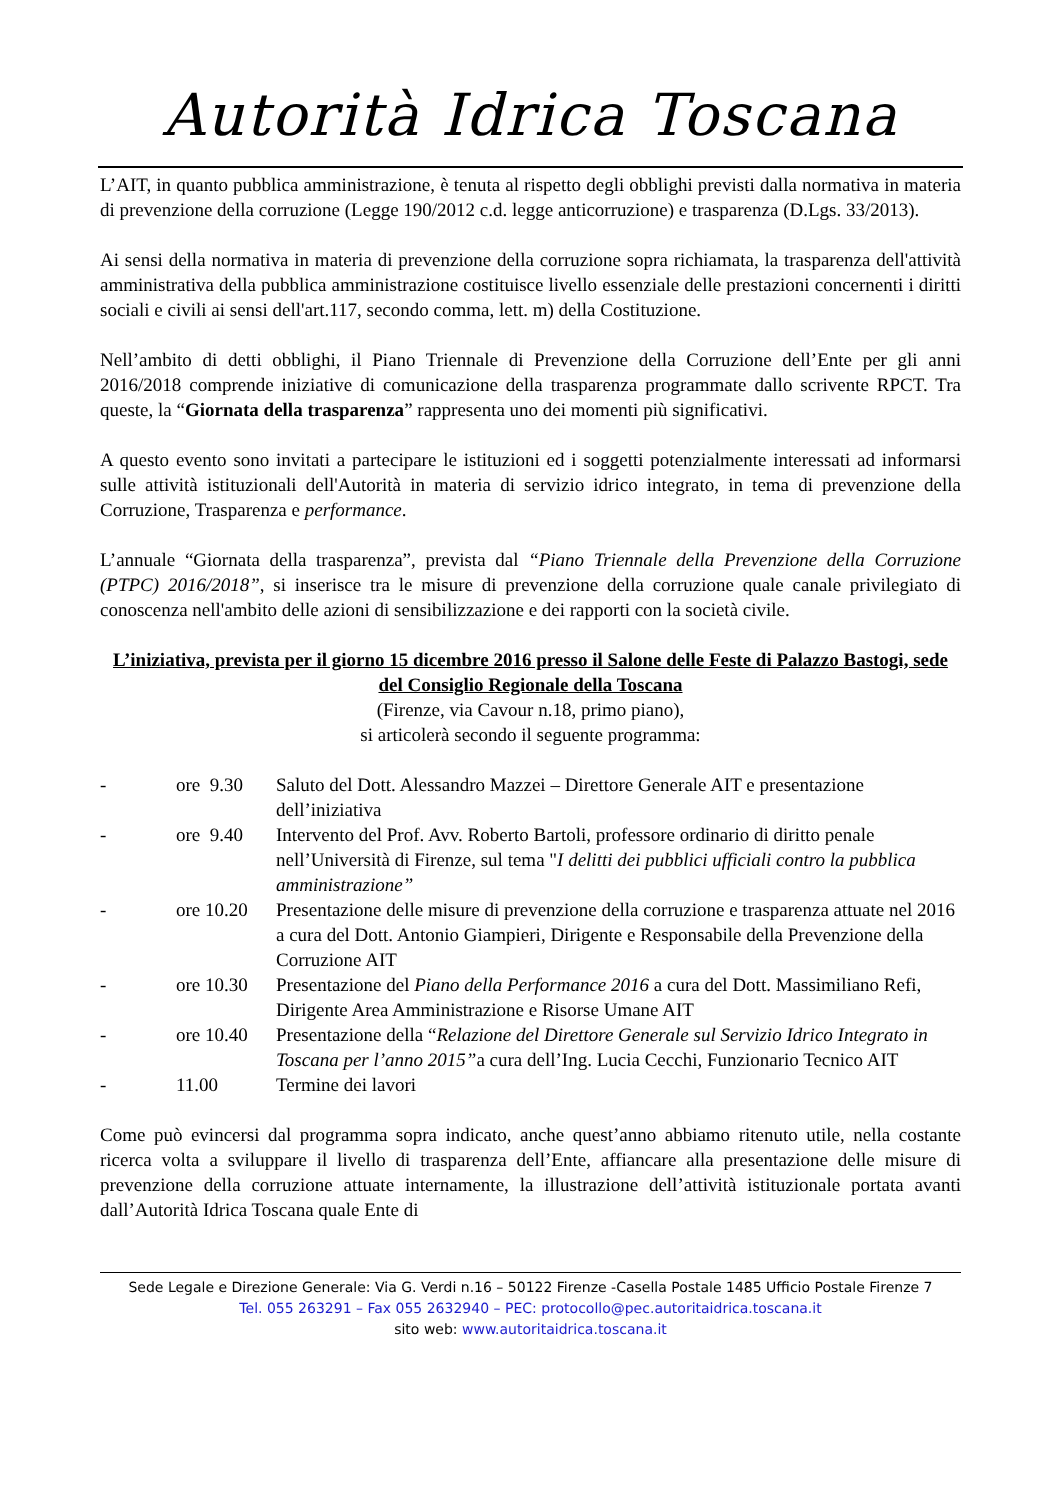Autorità Idrica Toscana
L’AIT, in quanto pubblica amministrazione, è tenuta al rispetto degli obblighi previsti dalla normativa in materia di prevenzione della corruzione (Legge 190/2012 c.d. legge anticorruzione) e trasparenza (D.Lgs. 33/2013).
Ai sensi della normativa in materia di prevenzione della corruzione sopra richiamata, la trasparenza dell'attività amministrativa della pubblica amministrazione costituisce livello essenziale delle prestazioni concernenti i diritti sociali e civili ai sensi dell'art.117, secondo comma, lett. m) della Costituzione.
Nell’ambito di detti obblighi, il Piano Triennale di Prevenzione della Corruzione dell’Ente per gli anni 2016/2018 comprende iniziative di comunicazione della trasparenza programmate dallo scrivente RPCT. Tra queste, la “Giornata della trasparenza” rappresenta uno dei momenti più significativi.
A questo evento sono invitati a partecipare le istituzioni ed i soggetti potenzialmente interessati ad informarsi sulle attività istituzionali dell'Autorità in materia di servizio idrico integrato, in tema di prevenzione della Corruzione, Trasparenza e performance.
L’annuale “Giornata della trasparenza”, prevista dal “Piano Triennale della Prevenzione della Corruzione (PTPC) 2016/2018”, si inserisce tra le misure di prevenzione della corruzione quale canale privilegiato di conoscenza nell'ambito delle azioni di sensibilizzazione e dei rapporti con la società civile.
L’iniziativa, prevista per il giorno 15 dicembre 2016 presso il Salone delle Feste di Palazzo Bastogi, sede del Consiglio Regionale della Toscana
(Firenze, via Cavour n.18, primo piano),
si articolerà secondo il seguente programma:
- ore 9.30 Saluto del Dott. Alessandro Mazzei – Direttore Generale AIT e presentazione dell’iniziativa
- ore 9.40 Intervento del Prof. Avv. Roberto Bartoli, professore ordinario di diritto penale nell’Università di Firenze, sul tema "I delitti dei pubblici ufficiali contro la pubblica amministrazione”
- ore 10.20 Presentazione delle misure di prevenzione della corruzione e trasparenza attuate nel 2016 a cura del Dott. Antonio Giampieri, Dirigente e Responsabile della Prevenzione della Corruzione AIT
- ore 10.30 Presentazione del Piano della Performance 2016 a cura del Dott. Massimiliano Refi, Dirigente Area Amministrazione e Risorse Umane AIT
- ore 10.40 Presentazione della “Relazione del Direttore Generale sul Servizio Idrico Integrato in Toscana per l’anno 2015”a cura dell’Ing. Lucia Cecchi, Funzionario Tecnico AIT
- 11.00 Termine dei lavori
Come può evincersi dal programma sopra indicato, anche quest’anno abbiamo ritenuto utile, nella costante ricerca volta a sviluppare il livello di trasparenza dell’Ente, affiancare alla presentazione delle misure di prevenzione della corruzione attuate internamente, la illustrazione dell’attività istituzionale portata avanti dall’Autorità Idrica Toscana quale Ente di
Sede Legale e Direzione Generale: Via G. Verdi n.16 – 50122 Firenze -Casella Postale 1485 Ufficio Postale Firenze 7
Tel. 055 263291 – Fax 055 2632940 – PEC: protocollo@pec.autoritaidrica.toscana.it
sito web: www.autoritaidrica.toscana.it